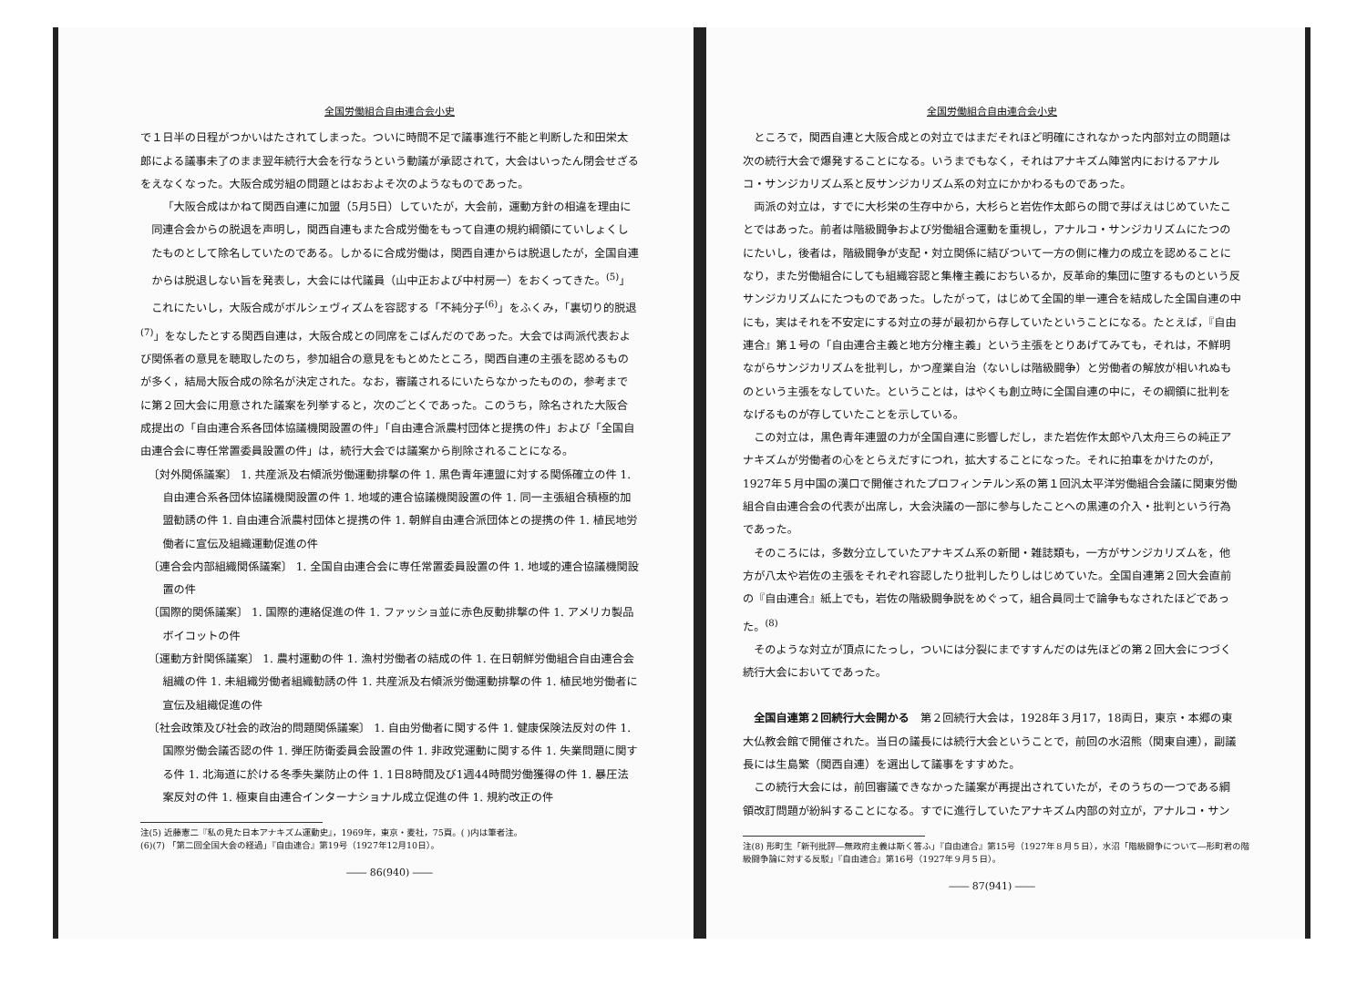全国労働組合自由連合会小史
で１日半の日程がつかいはたされてしまった。ついに時間不足で議事進行不能と判断した和田栄太郎による議事未了のまま翌年続行大会を行なうという動議が承認されて，大会はいったん閉会せざるをえなくなった。大阪合成労組の問題とはおおよそ次のようなものであった。
「大阪合成はかねて関西自連に加盟（5月5日）していたが，大会前，運動方針の相違を理由に同連合会からの脱退を声明し，関西自連もまた合成労働をもって自連の規約綱領にていしょくしたものとして除名していたのである。しかるに合成労働は，関西自連からは脱退したが，全国自連からは脱退しない旨を発表し，大会には代議員（山中正および中村房一）をおくってきた。<sup>(5)</sup>」
これにたいし，大阪合成がボルシェヴィズムを容認する「不純分子<sup>(6)</sup>」をふくみ，「裏切り的脱退<sup>(7)</sup>」をなしたとする関西自連は，大阪合成との同席をこばんだのであった。大会では両派代表および関係者の意見を聴取したのち，参加組合の意見をもとめたところ，関西自連の主張を認めるものが多く，結局大阪合成の除名が決定された。なお，審議されるにいたらなかったものの，参考までに第２回大会に用意された議案を列挙すると，次のごとくであった。このうち，除名された大阪合成提出の「自由連合系各団体協議機関設置の件」「自由連合派農村団体と提携の件」および「全国自由連合会に専任常置委員設置の件」は，続行大会では議案から削除されることになる。
〔対外関係議案〕 1. 共産派及右傾派労働運動排撃の件 1. 黒色青年連盟に対する関係確立の件 1. 自由連合系各団体協議機関設置の件 1. 地域的連合協議機関設置の件 1. 同一主張組合積極的加盟勧誘の件 1. 自由連合派農村団体と提携の件 1. 朝鮮自由連合派団体との提携の件 1. 植民地労働者に宣伝及組織運動促進の件
〔連合会内部組織関係議案〕 1. 全国自由連合会に専任常置委員設置の件 1. 地域的連合協議機関設置の件
〔国際的関係議案〕 1. 国際的連絡促進の件 1. ファッショ並に赤色反動排撃の件 1. アメリカ製品ボイコットの件
〔運動方針関係議案〕 1. 農村運動の件 1. 漁村労働者の結成の件 1. 在日朝鮮労働組合自由連合会組織の件 1. 未組織労働者組織勧誘の件 1. 共産派及右傾派労働運動排撃の件 1. 植民地労働者に宣伝及組織促進の件
〔社会政策及び社会的政治的問題関係議案〕 1. 自由労働者に関する件 1. 健康保険法反対の件 1. 国際労働会議否認の件 1. 弾圧防衛委員会設置の件 1. 非政党運動に関する件 1. 失業問題に関する件 1. 北海道に於ける冬季失業防止の件 1. 1日8時間及び1週44時間労働獲得の件 1. 暴圧法案反対の件 1. 極東自由連合インターナショナル成立促進の件 1. 規約改正の件
注(5) 近藤憲二『私の見た日本アナキズム運動史』，1969年，東京・麦社，75頁。( )内は筆者注。
(6)(7) 「第二回全国大会の経過」『自由連合』第19号（1927年12月10日）。
―― 86(940) ――
全国労働組合自由連合会小史
ところで，関西自連と大阪合成との対立ではまだそれほど明確にされなかった内部対立の問題は次の続行大会で爆発することになる。いうまでもなく，それはアナキズム陣営内におけるアナルコ・サンジカリズム系と反サンジカリズム系の対立にかかわるものであった。
両派の対立は，すでに大杉栄の生存中から，大杉らと岩佐作太郎らの間で芽ばえはじめていたことではあった。前者は階級闘争および労働組合運動を重視し，アナルコ・サンジカリズムにたつのにたいし，後者は，階級闘争が支配・対立関係に結びついて一方の側に権力の成立を認めることになり，また労働組合にしても組織容認と集権主義におちいるか，反革命的集団に堕するものという反サンジカリズムにたつものであった。したがって，はじめて全国的単一連合を結成した全国自連の中にも，実はそれを不安定にする対立の芽が最初から存していたということになる。たとえば，『自由連合』第１号の「自由連合主義と地方分権主義」という主張をとりあげてみても，それは，不鮮明ながらサンジカリズムを批判し，かつ産業自治（ないしは階級闘争）と労働者の解放が相いれぬものという主張をなしていた。ということは，はやくも創立時に全国自連の中に，その綱領に批判をなげるものが存していたことを示している。
この対立は，黒色青年連盟の力が全国自連に影響しだし，また岩佐作太郎や八太舟三らの純正アナキズムが労働者の心をとらえだすにつれ，拡大することになった。それに拍車をかけたのが，1927年５月中国の漢口で開催されたプロフィンテルン系の第１回汎太平洋労働組合会議に関東労働組合自由連合会の代表が出席し，大会決議の一部に参与したことへの黒連の介入・批判という行為であった。
そのころには，多数分立していたアナキズム系の新聞・雑誌類も，一方がサンジカリズムを，他方が八太や岩佐の主張をそれぞれ容認したり批判したりしはじめていた。全国自連第２回大会直前の『自由連合』紙上でも，岩佐の階級闘争説をめぐって，組合員同士で論争もなされたほどであった。<sup>(8)</sup>
そのような対立が頂点にたっし，ついには分裂にまですすんだのは先ほどの第２回大会につづく続行大会においてであった。
全国自連第２回続行大会開かる　第２回続行大会は，1928年３月17，18両日，東京・本郷の東大仏教会館で開催された。当日の議長には続行大会ということで，前回の水沼熊（関東自連），副議長には生島繁（関西自連）を選出して議事をすすめた。
この続行大会には，前回審議できなかった議案が再提出されていたが，そのうちの一つである綱領改訂問題が紛糾することになる。すでに進行していたアナキズム内部の対立が，アナルコ・サン
注(8) 形町生「新刊批評―無政府主義は斯く答ふ」『自由連合』第15号（1927年８月５日），水沼「階級闘争について―形町君の階級闘争論に対する反駁」『自由連合』第16号（1927年９月５日）。
―― 87(941) ――